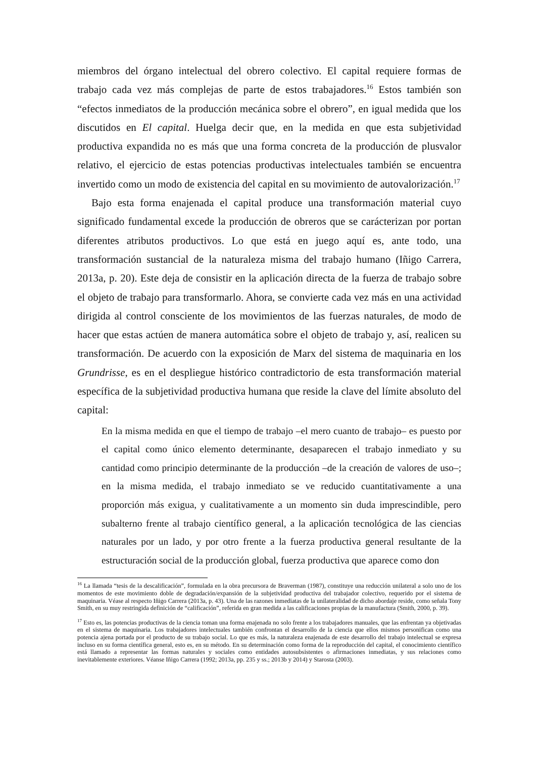miembros del órgano intelectual del obrero colectivo. El capital requiere formas de trabajo cada vez más complejas de parte de estos trabajadores.<sup>16</sup> Estos también son “efectos inmediatos de la producción mecánica sobre el obrero”, en igual medida que los discutidos en El capital. Huelga decir que, en la medida en que esta subjetividad productiva expandida no es más que una forma concreta de la producción de plusvalor relativo, el ejercicio de estas potencias productivas intelectuales también se encuentra invertido como un modo de existencia del capital en su movimiento de autovalorización.<sup>17</sup>
Bajo esta forma enajenada el capital produce una transformación material cuyo significado fundamental excede la producción de obreros que se carácterizan por portan diferentes atributos productivos. Lo que está en juego aquí es, ante todo, una transformación sustancial de la naturaleza misma del trabajo humano (Iñigo Carrera, 2013a, p. 20). Este deja de consistir en la aplicación directa de la fuerza de trabajo sobre el objeto de trabajo para transformarlo. Ahora, se convierte cada vez más en una actividad dirigida al control consciente de los movimientos de las fuerzas naturales, de modo de hacer que estas actúen de manera automática sobre el objeto de trabajo y, así, realicen su transformación. De acuerdo con la exposición de Marx del sistema de maquinaria en los Grundrisse, es en el despliegue histórico contradictorio de esta transformación material específica de la subjetividad productiva humana que reside la clave del límite absoluto del capital:
En la misma medida en que el tiempo de trabajo –el mero cuanto de trabajo– es puesto por el capital como único elemento determinante, desaparecen el trabajo inmediato y su cantidad como principio determinante de la producción –de la creación de valores de uso–; en la misma medida, el trabajo inmediato se ve reducido cuantitativamente a una proporción más exigua, y cualitativamente a un momento sin duda imprescindible, pero subalterno frente al trabajo científico general, a la aplicación tecnológica de las ciencias naturales por un lado, y por otro frente a la fuerza productiva general resultante de la estructuración social de la producción global, fuerza productiva que aparece como don
<sup>16</sup> La llamada “tesis de la descalificación”, formulada en la obra precursora de Braverman (1987), constituye una reducción unilateral a solo uno de los momentos de este movimiento doble de degradación/expansión de la subjetividad productiva del trabajador colectivo, requerido por el sistema de maquinaria. Véase al respecto Iñigo Carrera (2013a, p. 43). Una de las razones inmediatas de la unilateralidad de dicho abordaje reside, como señala Tony Smith, en su muy restringida definición de “calificación”, referida en gran medida a las calificaciones propias de la manufactura (Smith, 2000, p. 39).
<sup>17</sup> Esto es, las potencias productivas de la ciencia toman una forma enajenada no solo frente a los trabajadores manuales, que las enfrentan ya objetivadas en el sistema de maquinaria. Los trabajadores intelectuales también confrontan el desarrollo de la ciencia que ellos mismos personifican como una potencia ajena portada por el producto de su trabajo social. Lo que es más, la naturaleza enajenada de este desarrollo del trabajo intelectual se expresa incluso en su forma científica general, esto es, en su método. En su determinación como forma de la reproducción del capital, el conocimiento científico está llamado a representar las formas naturales y sociales como entidades autosubsistentes o afirmaciones inmediatas, y sus relaciones como inevitablemente exteriores. Véanse Iñigo Carrera (1992; 2013a, pp. 235 y ss.; 2013b y 2014) y Starosta (2003).